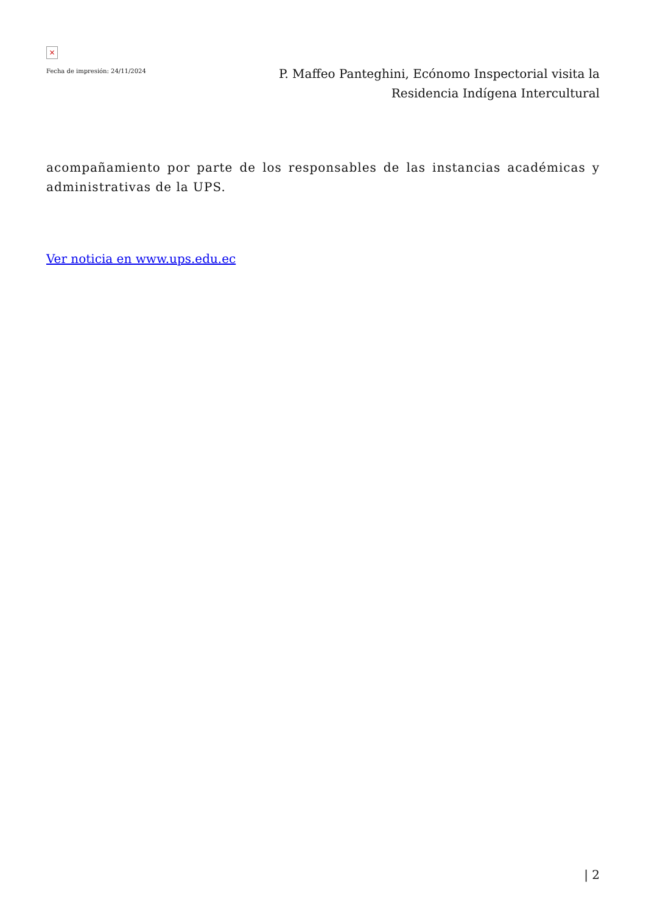×
Fecha de impresión: 24/11/2024
P. Maffeo Panteghini, Ecónomo Inspectorial visita la Residencia Indígena Intercultural
acompañamiento por parte de los responsables de las instancias académicas y administrativas de la UPS.
Ver noticia en www.ups.edu.ec
| 2